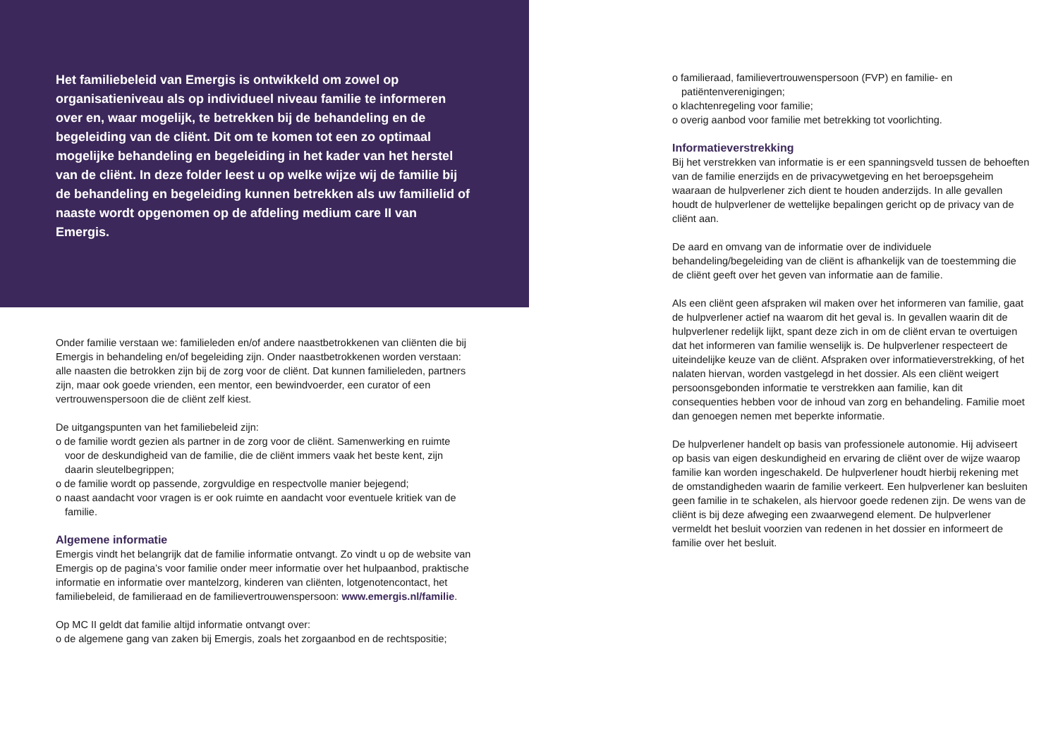Het familiebeleid van Emergis is ontwikkeld om zowel op organisatieniveau als op individueel niveau familie te informeren over en, waar mogelijk, te betrekken bij de behandeling en de begeleiding van de cliënt. Dit om te komen tot een zo optimaal mogelijke behandeling en begeleiding in het kader van het herstel van de cliënt. In deze folder leest u op welke wijze wij de familie bij de behandeling en begeleiding kunnen betrekken als uw familielid of naaste wordt opgenomen op de afdeling medium care II van Emergis.
Onder familie verstaan we: familieleden en/of andere naastbetrokkenen van cliënten die bij Emergis in behandeling en/of begeleiding zijn. Onder naastbetrokkenen worden verstaan: alle naasten die betrokken zijn bij de zorg voor de cliënt. Dat kunnen familieleden, partners zijn, maar ook goede vrienden, een mentor, een bewindvoerder, een curator of een vertrouwenspersoon die de cliënt zelf kiest.
De uitgangspunten van het familiebeleid zijn:
o de familie wordt gezien als partner in de zorg voor de cliënt. Samenwerking en ruimte voor de deskundigheid van de familie, die de cliënt immers vaak het beste kent, zijn daarin sleutelbegrippen;
o de familie wordt op passende, zorgvuldige en respectvolle manier bejegend;
o naast aandacht voor vragen is er ook ruimte en aandacht voor eventuele kritiek van de familie.
Algemene informatie
Emergis vindt het belangrijk dat de familie informatie ontvangt. Zo vindt u op de website van Emergis op de pagina’s voor familie onder meer informatie over het hulpaanbod, praktische informatie en informatie over mantelzorg, kinderen van cliënten, lotgenotencontact, het familiebeleid, de familieraad en de familievertrouwenspersoon: www.emergis.nl/familie.
Op MC II geldt dat familie altijd informatie ontvangt over:
o de algemene gang van zaken bij Emergis, zoals het zorgaanbod en de rechtspositie;
o familieraad, familievertrouwenspersoon (FVP) en familie- en patiëntenverenigingen;
o klachtenregeling voor familie;
o overig aanbod voor familie met betrekking tot voorlichting.
Informatieverstrekking
Bij het verstrekken van informatie is er een spanningsveld tussen de behoeften van de familie enerzijds en de privacywetgeving en het beroepsgeheim waaraan de hulpverlener zich dient te houden anderzijds. In alle gevallen houdt de hulpverlener de wettelijke bepalingen gericht op de privacy van de cliënt aan.
De aard en omvang van de informatie over de individuele behandeling/begeleiding van de cliënt is afhankelijk van de toestemming die de cliënt geeft over het geven van informatie aan de familie.
Als een cliënt geen afspraken wil maken over het informeren van familie, gaat de hulpverlener actief na waarom dit het geval is. In gevallen waarin dit de hulpverlener redelijk lijkt, spant deze zich in om de cliënt ervan te overtuigen dat het informeren van familie wenselijk is. De hulpverlener respecteert de uiteindelijke keuze van de cliënt. Afspraken over informatieverstrekking, of het nalaten hiervan, worden vastgelegd in het dossier. Als een cliënt weigert persoonsgebonden informatie te verstrekken aan familie, kan dit consequenties hebben voor de inhoud van zorg en behandeling. Familie moet dan genoegen nemen met beperkte informatie.
De hulpverlener handelt op basis van professionele autonomie. Hij adviseert op basis van eigen deskundigheid en ervaring de cliënt over de wijze waarop familie kan worden ingeschakeld. De hulpverlener houdt hierbij rekening met de omstandigheden waarin de familie verkeert. Een hulpverlener kan besluiten geen familie in te schakelen, als hiervoor goede redenen zijn. De wens van de cliënt is bij deze afweging een zwaarwegend element. De hulpverlener vermeldt het besluit voorzien van redenen in het dossier en informeert de familie over het besluit.